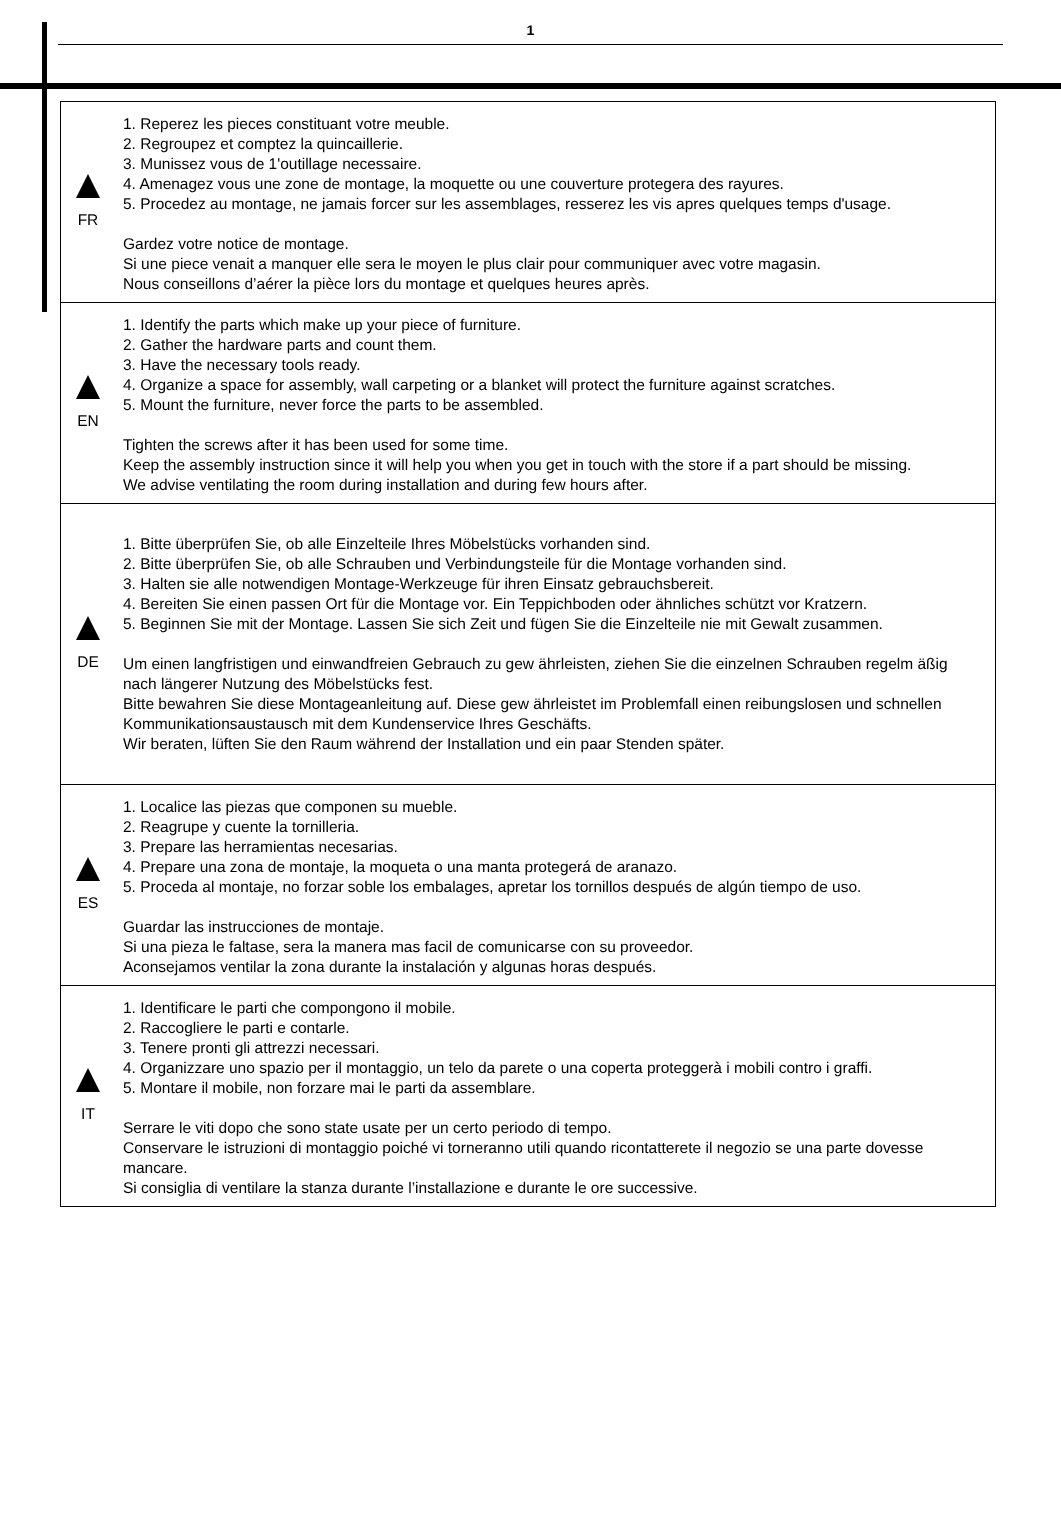1
| FR | 1. Reperez les pieces constituant votre meuble. 2. Regroupez et comptez la quincaillerie. 3. Munissez vous de 1'outillage necessaire. 4. Amenagez vous une zone de montage, la moquette ou une couverture protegera des rayures. 5. Procedez au montage, ne jamais forcer sur les assemblages, resserez les vis apres quelques temps d'usage. Gardez votre notice de montage. Si une piece venait a manquer elle sera le moyen le plus clair pour communiquer avec votre magasin. Nous conseillons d’aérer la pièce lors du montage et quelques heures après. |
| EN | 1. Identify the parts which make up your piece of furniture. 2. Gather the hardware parts and count them. 3. Have the necessary tools ready. 4. Organize a space for assembly, wall carpeting or a blanket will protect the furniture against scratches. 5. Mount the furniture, never force the parts to be assembled. Tighten the screws after it has been used for some time. Keep the assembly instruction since it will help you when you get in touch with the store if a part should be missing. We advise ventilating the room during installation and during few hours after. |
| DE | 1. Bitte überprüfen Sie, ob alle Einzelteile Ihres Möbelstücks vorhanden sind. 2. Bitte überprüfen Sie, ob alle Schrauben und Verbindungsteile für die Montage vorhanden sind. 3. Halten sie alle notwendigen Montage-Werkzeuge für ihren Einsatz gebrauchsbereit. 4. Bereiten Sie einen passen Ort für die Montage vor. Ein Teppichboden oder ähnliches schützt vor Kratzern. 5. Beginnen Sie mit der Montage. Lassen Sie sich Zeit und fügen Sie die Einzelteile nie mit Gewalt zusammen. Um einen langfristigen und einwandfreien Gebrauch zu gew ährleisten, ziehen Sie die einzelnen Schrauben regelm äßig nach längerer Nutzung des Möbelstücks fest. Bitte bewahren Sie diese Montageanleitung auf. Diese gew ährleistet im Problemfall einen reibungslosen und schnellen Kommunikationsaustausch mit dem Kundenservice Ihres Geschäfts. Wir beraten, lüften Sie den Raum während der Installation und ein paar Stenden später. |
| ES | 1. Localice las piezas que componen su mueble. 2. Reagrupe y cuente la tornilleria. 3. Prepare las herramientas necesarias. 4. Prepare una zona de montaje, la moqueta o una manta protegerá de aranazo. 5. Proceda al montaje, no forzar soble los embalages, apretar los tornillos después de algún tiempo de uso. Guardar las instrucciones de montaje. Si una pieza le faltase, sera la manera mas facil de comunicarse con su proveedor. Aconsejamos ventilar la zona durante la instalación y algunas horas después. |
| IT | 1. Identificare le parti che compongono il mobile. 2. Raccogliere le parti e contarle. 3. Tenere pronti gli attrezzi necessari. 4. Organizzare uno spazio per il montaggio, un telo da parete o una coperta proteggerà i mobili contro i graffi. 5. Montare il mobile, non forzare mai le parti da assemblare. Serrare le viti dopo che sono state usate per un certo periodo di tempo. Conservare le istruzioni di montaggio poiché vi torneranno utili quando ricontatterete il negozio se una parte dovesse mancare. Si consiglia di ventilare la stanza durante l’installazione e durante le ore successive. |